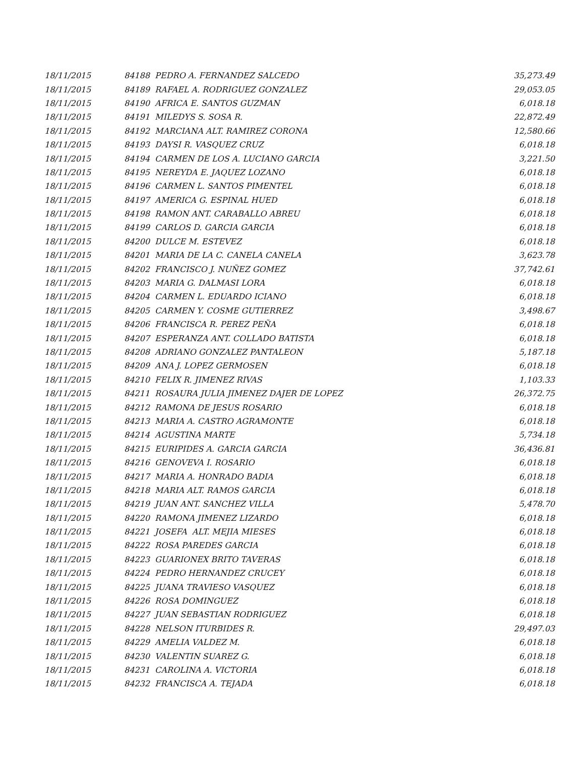| 18/11/2015 | 84188 PEDRO A. FERNANDEZ SALCEDO | 35,273.49 |
| 18/11/2015 | 84189 RAFAEL A. RODRIGUEZ GONZALEZ | 29,053.05 |
| 18/11/2015 | 84190 AFRICA E. SANTOS GUZMAN | 6,018.18 |
| 18/11/2015 | 84191 MILEDYS S. SOSA R. | 22,872.49 |
| 18/11/2015 | 84192 MARCIANA ALT. RAMIREZ CORONA | 12,580.66 |
| 18/11/2015 | 84193 DAYSI R. VASQUEZ CRUZ | 6,018.18 |
| 18/11/2015 | 84194 CARMEN DE LOS A. LUCIANO GARCIA | 3,221.50 |
| 18/11/2015 | 84195 NEREYDA E. JAQUEZ LOZANO | 6,018.18 |
| 18/11/2015 | 84196 CARMEN L. SANTOS PIMENTEL | 6,018.18 |
| 18/11/2015 | 84197 AMERICA G. ESPINAL HUED | 6,018.18 |
| 18/11/2015 | 84198 RAMON ANT. CARABALLO ABREU | 6,018.18 |
| 18/11/2015 | 84199 CARLOS D. GARCIA GARCIA | 6,018.18 |
| 18/11/2015 | 84200 DULCE M. ESTEVEZ | 6,018.18 |
| 18/11/2015 | 84201 MARIA DE LA C. CANELA CANELA | 3,623.78 |
| 18/11/2015 | 84202 FRANCISCO J. NUÑEZ GOMEZ | 37,742.61 |
| 18/11/2015 | 84203 MARIA G. DALMASI LORA | 6,018.18 |
| 18/11/2015 | 84204 CARMEN L. EDUARDO ICIANO | 6,018.18 |
| 18/11/2015 | 84205 CARMEN Y. COSME GUTIERREZ | 3,498.67 |
| 18/11/2015 | 84206 FRANCISCA R. PEREZ PEÑA | 6,018.18 |
| 18/11/2015 | 84207 ESPERANZA ANT. COLLADO BATISTA | 6,018.18 |
| 18/11/2015 | 84208 ADRIANO GONZALEZ PANTALEON | 5,187.18 |
| 18/11/2015 | 84209 ANA J. LOPEZ GERMOSEN | 6,018.18 |
| 18/11/2015 | 84210 FELIX R. JIMENEZ RIVAS | 1,103.33 |
| 18/11/2015 | 84211 ROSAURA JULIA JIMENEZ DAJER DE LOPEZ | 26,372.75 |
| 18/11/2015 | 84212 RAMONA DE JESUS ROSARIO | 6,018.18 |
| 18/11/2015 | 84213 MARIA A. CASTRO AGRAMONTE | 6,018.18 |
| 18/11/2015 | 84214 AGUSTINA MARTE | 5,734.18 |
| 18/11/2015 | 84215 EURIPIDES A. GARCIA GARCIA | 36,436.81 |
| 18/11/2015 | 84216 GENOVEVA I. ROSARIO | 6,018.18 |
| 18/11/2015 | 84217 MARIA A. HONRADO BADIA | 6,018.18 |
| 18/11/2015 | 84218 MARIA ALT. RAMOS GARCIA | 6,018.18 |
| 18/11/2015 | 84219 JUAN ANT. SANCHEZ VILLA | 5,478.70 |
| 18/11/2015 | 84220 RAMONA JIMENEZ LIZARDO | 6,018.18 |
| 18/11/2015 | 84221 JOSEFA ALT. MEJIA MIESES | 6,018.18 |
| 18/11/2015 | 84222 ROSA PAREDES GARCIA | 6,018.18 |
| 18/11/2015 | 84223 GUARIONEX BRITO TAVERAS | 6,018.18 |
| 18/11/2015 | 84224 PEDRO HERNANDEZ CRUCEY | 6,018.18 |
| 18/11/2015 | 84225 JUANA TRAVIESO VASQUEZ | 6,018.18 |
| 18/11/2015 | 84226 ROSA DOMINGUEZ | 6,018.18 |
| 18/11/2015 | 84227 JUAN SEBASTIAN RODRIGUEZ | 6,018.18 |
| 18/11/2015 | 84228 NELSON ITURBIDES R. | 29,497.03 |
| 18/11/2015 | 84229 AMELIA VALDEZ M. | 6,018.18 |
| 18/11/2015 | 84230 VALENTIN SUAREZ G. | 6,018.18 |
| 18/11/2015 | 84231 CAROLINA A. VICTORIA | 6,018.18 |
| 18/11/2015 | 84232 FRANCISCA A. TEJADA | 6,018.18 |